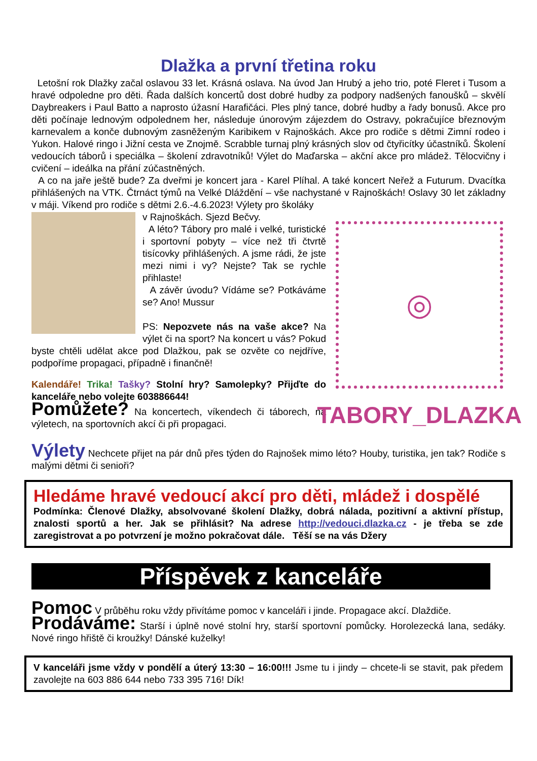Dlažka a první třetina roku
Letošní rok Dlažky začal oslavou 33 let. Krásná oslava. Na úvod Jan Hrubý a jeho trio, poté Fleret i Tusom a hravé odpoledne pro děti. Řada dalších koncertů dost dobré hudby za podpory nadšených fanoušků – skvělí Daybreakers i Paul Batto a naprosto úžasní Harafičáci. Ples plný tance, dobré hudby a řady bonusů. Akce pro děti počínaje lednovým odpolednem her, následuje únorovým zájezdem do Ostravy, pokračujíce březnovým karnevalem a konče dubnovým zasněženým Karibikem v Rajnoškách. Akce pro rodiče s dětmi Zimní rodeo i Yukon. Halové ringo i Jižní cesta ve Znojmě. Scrabble turnaj plný krásných slov od čtyřicítky účastníků. Školení vedoucích táborů i speciálka – školení zdravotníků! Výlet do Maďarska – akční akce pro mládež. Tělocvičny i cvičení – ideálka na přání zúčastněných.
A co na jaře ještě bude? Za dveřmi je koncert jara - Karel Plíhal. A také koncert Neřež a Futurum. Dvacítka přihlášených na VTK. Čtrnáct týmů na Velké Dláždění – vše nachystané v Rajnoškách! Oslavy 30 let základny v máji. Víkend pro rodiče s dětmi 2.6.-4.6.2023! Výlety pro školáky
v Rajnoškách. Sjezd Bečvy.
A léto? Tábory pro malé i velké, turistické i sportovní pobyty – více než tři čtvrtě tisícovky přihlášených. A jsme rádi, že jste mezi nimi i vy? Nejste? Tak se rychle přihlaste!
A závěr úvodu? Vídáme se? Potkáváme se? Ano! Mussur
PS: Nepozvete nás na vaše akce? Na výlet či na sport? Na koncert u vás? Pokud byste chtěli udělat akce pod Dlažkou, pak se ozvěte co nejdříve, podpoříme propagaci, případně i finančně!
Kalendáře! Trika! Tašky? Stolní hry? Samolepky? Přijďte do kanceláře nebo volejte 603886644!
Pomůžete? Na koncertech, víkendech či táborech, na výletech, na sportovních akcí či při propagaci.
◎
TABORY_DLAZKA
Výlety Nechcete přijet na pár dnů přes týden do Rajnošek mimo léto? Houby, turistika, jen tak? Rodiče s malými dětmi či senioři?
Hledáme hravé vedoucí akcí pro děti, mládež i dospělé
Podmínka: Členové Dlažky, absolvované školení Dlažky, dobrá nálada, pozitivní a aktivní přístup, znalosti sportů a her. Jak se přihlásit? Na adrese http://vedouci.dlazka.cz - je třeba se zde zaregistrovat a po potvrzení je možno pokračovat dále. Těší se na vás Džery
Příspěvek z kanceláře
Pomoc V průběhu roku vždy přivítáme pomoc v kanceláři i jinde. Propagace akcí. Dlaždiče.
Prodáváme: Starší i úplně nové stolní hry, starší sportovní pomůcky. Horolezecká lana, sedáky. Nové ringo hřiště či kroužky! Dánské kuželky!
V kanceláři jsme vždy v pondělí a úterý 13:30 – 16:00!!! Jsme tu i jindy – chcete-li se stavit, pak předem zavolejte na 603 886 644 nebo 733 395 716! Dík!